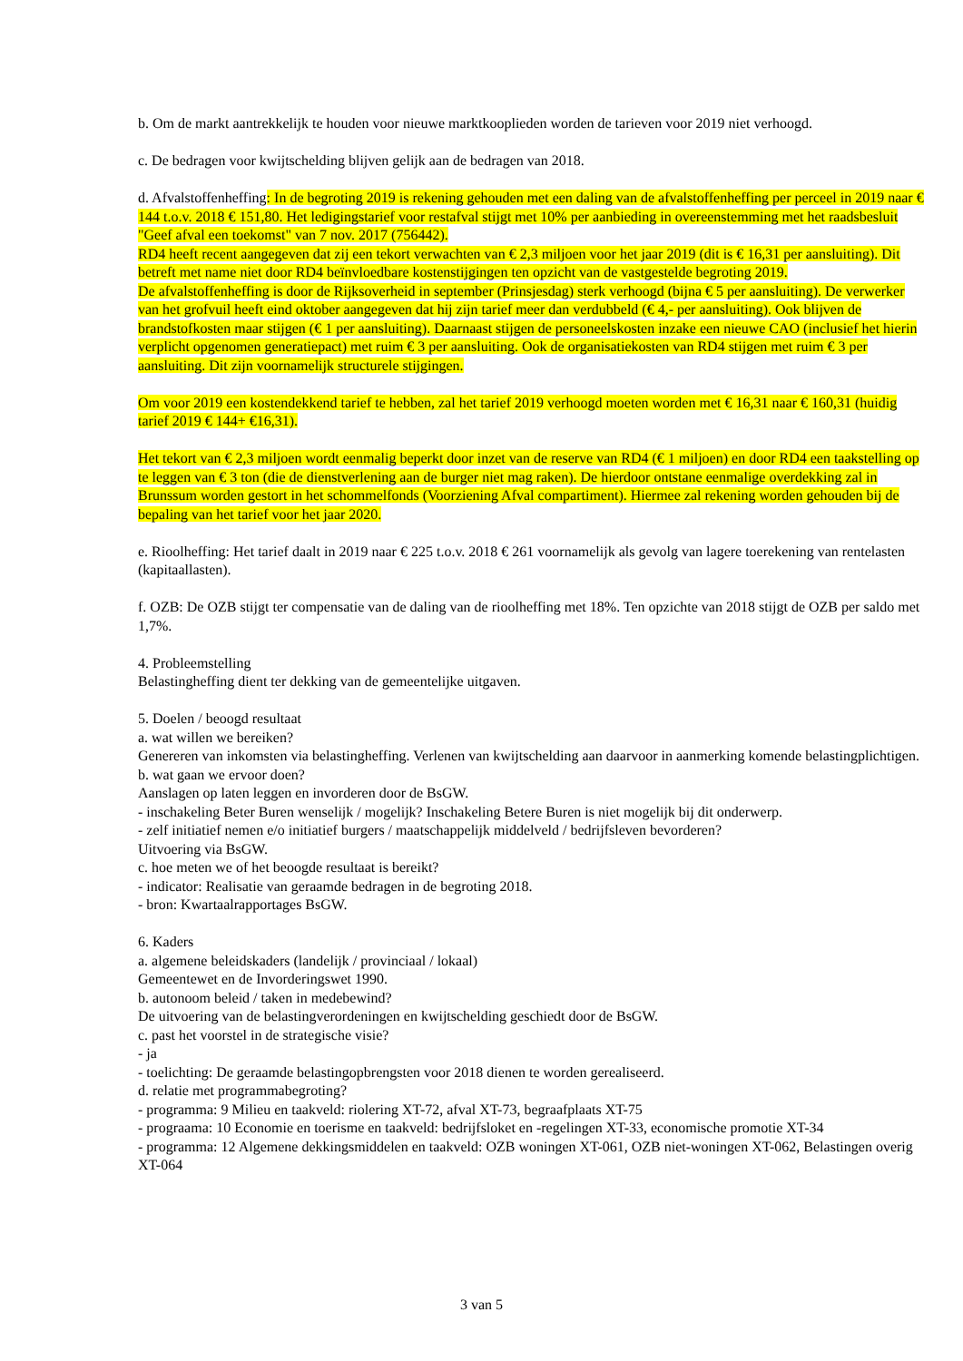b. Om de markt aantrekkelijk te houden voor nieuwe marktkooplieden worden de tarieven voor 2019 niet verhoogd.
c. De bedragen voor kwijtschelding blijven gelijk aan de bedragen van 2018.
d. Afvalstoffenheffing: In de begroting 2019 is rekening gehouden met een daling van de afvalstoffenheffing per perceel in 2019 naar € 144 t.o.v. 2018 € 151,80. Het ledigingstarief voor restafval stijgt met 10% per aanbieding in overeenstemming met het raadsbesluit "Geef afval een toekomst" van 7 nov. 2017 (756442).
RD4 heeft recent aangegeven dat zij een tekort verwachten van € 2,3 miljoen voor het jaar 2019 (dit is € 16,31 per aansluiting). Dit betreft met name niet door RD4 beïnvloedbare kostenstijgingen ten opzicht van de vastgestelde begroting 2019.
De afvalstoffenheffing is door de Rijksoverheid in september (Prinsjesdag) sterk verhoogd (bijna € 5 per aansluiting). De verwerker van het grofvuil heeft eind oktober aangegeven dat hij zijn tarief meer dan verdubbeld (€ 4,- per aansluiting). Ook blijven de brandstofkosten maar stijgen (€ 1 per aansluiting). Daarnaast stijgen de personeelskosten inzake een nieuwe CAO (inclusief het hierin verplicht opgenomen generatiepact) met ruim € 3 per aansluiting. Ook de organisatiekosten van RD4 stijgen met ruim € 3 per aansluiting. Dit zijn voornamelijk structurele stijgingen.
Om voor 2019 een kostendekkend tarief te hebben, zal het tarief 2019 verhoogd moeten worden met € 16,31 naar € 160,31 (huidig tarief 2019 € 144+ €16,31).
Het tekort van € 2,3 miljoen wordt eenmalig beperkt door inzet van de reserve van RD4 (€ 1 miljoen) en door RD4 een taakstelling op te leggen van € 3 ton (die de dienstverlening aan de burger niet mag raken). De hierdoor ontstane eenmalige overdekking zal in Brunssum worden gestort in het schommelfonds (Voorziening Afval compartiment). Hiermee zal rekening worden gehouden bij de bepaling van het tarief voor het jaar 2020.
e. Rioolheffing: Het tarief daalt in 2019 naar € 225 t.o.v. 2018 € 261 voornamelijk als gevolg van lagere toerekening van rentelasten (kapitaallasten).
f. OZB: De OZB stijgt ter compensatie van de daling van de rioolheffing met 18%. Ten opzichte van 2018 stijgt de OZB per saldo met 1,7%.
4. Probleemstelling
Belastingheffing dient ter dekking van de gemeentelijke uitgaven.
5. Doelen / beoogd resultaat
a. wat willen we bereiken?
Genereren van inkomsten via belastingheffing. Verlenen van kwijtschelding aan daarvoor in aanmerking komende belastingplichtigen.
b. wat gaan we ervoor doen?
Aanslagen op laten leggen en invorderen door de BsGW.
- inschakeling Beter Buren wenselijk / mogelijk? Inschakeling Betere Buren is niet mogelijk bij dit onderwerp.
- zelf initiatief nemen e/o initiatief burgers / maatschappelijk middelveld / bedrijfsleven bevorderen?
Uitvoering via BsGW.
c. hoe meten we of het beoogde resultaat is bereikt?
- indicator: Realisatie van geraamde bedragen in de begroting 2018.
- bron: Kwartaalrapportages BsGW.
6. Kaders
a. algemene beleidskaders (landelijk / provinciaal / lokaal)
Gemeentewet en de Invorderingswet 1990.
b. autonoom beleid / taken in medebewind?
De uitvoering van de belastingverordeningen en kwijtschelding geschiedt door de BsGW.
c. past het voorstel in de strategische visie?
- ja
- toelichting: De geraamde belastingopbrengsten voor 2018 dienen te worden gerealiseerd.
d. relatie met programmabegroting?
- programma: 9 Milieu en taakveld: riolering XT-72, afval XT-73, begraafplaats XT-75
- prograama: 10 Economie en toerisme en taakveld: bedrijfsloket en -regelingen XT-33, economische promotie XT-34
- programma: 12 Algemene dekkingsmiddelen en taakveld: OZB woningen XT-061, OZB niet-woningen XT-062, Belastingen overig XT-064
3 van 5